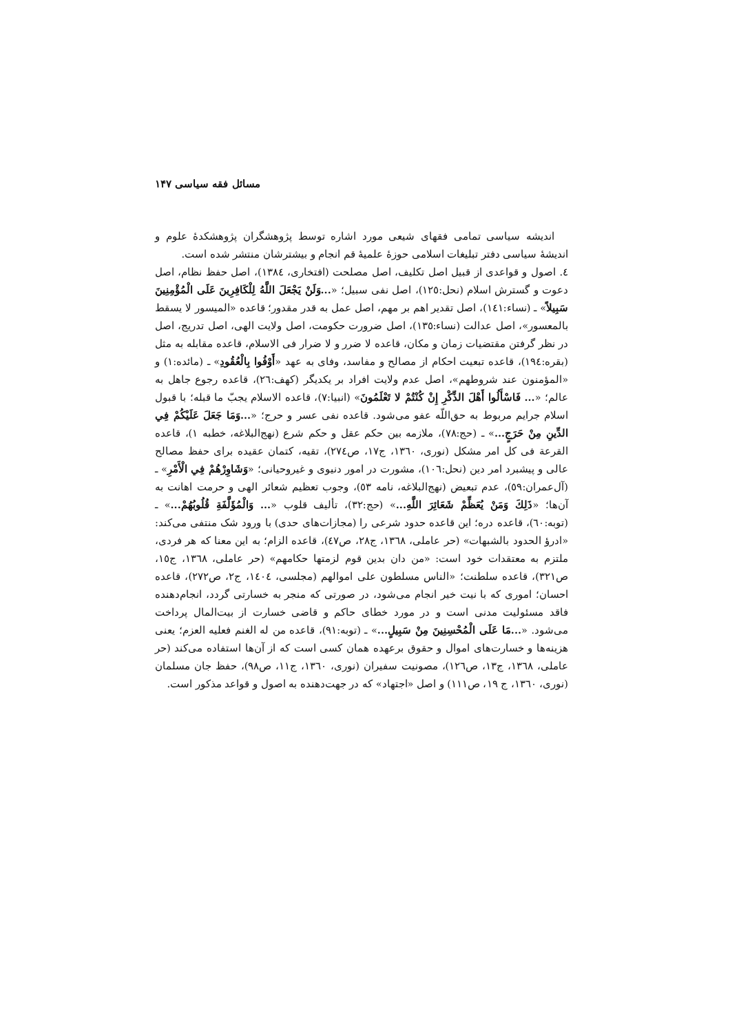مسائل فقه سیاسی ۱۴۷
اندیشه سیاسی تمامی فقهای شیعی مورد اشاره توسط پژوهشگران پژوهشکدهٔ علوم و اندیشهٔ سیاسی دفتر تبلیغات اسلامی حوزهٔ علمیهٔ قم انجام و بیشترشان منتشر شده است.
٤. اصول و قواعدی از قبیل اصل تکلیف، اصل مصلحت (افتخاری، ١٣٨٤)، اصل حفظ نظام، اصل دعوت و گسترش اسلام (نحل:١٢٥)، اصل نفی سبیل؛ «...وَلَنْ يَجْعَلَ اللَّهُ لِلْكَافِرِينَ عَلَى الْمُؤْمِنِينَ سَبِيلاً» ـ (نساء:١٤١)، اصل تقدیر اهم بر مهم، اصل عمل به قدر مقدور؛ قاعده «المیسور لا یسقط بالمعسور»، اصل عدالت (نساء:١٣٥)، اصل ضرورت حکومت، اصل ولایت الهی، اصل تدریج، اصل در نظر گرفتن مقتضیات زمان و مکان، قاعده لا ضرر و لا ضرار فی الاسلام، قاعده مقابله به مثل (بقره:١٩٤)، قاعده تبعیت احکام از مصالح و مفاسد، وفای به عهد «أَوْفُوا بِالْعُقُودِ» ـ (مائده:١) و «المؤمنون عند شروطهم»، اصل عدم ولایت افراد بر یکدیگر (کهف:٢٦)، قاعده رجوع جاهل به عالم؛ «... فَاسْأَلُوا أَهْلَ الذِّكْرِ إِنْ كُنْتُمْ لا تَعْلَمُونَ» (انبیا:٧)، قاعده الاسلام یجبّ ما قبله؛ با قبول اسلام جرایم مربوط به حق‌اللّه عفو می‌شود. قاعده نفی عسر و حرج؛ «...وَمَا جَعَلَ عَلَيْكُمْ فِي الدِّينِ مِنْ حَرَجٍ...» ـ (حج:٧٨)، ملازمه بین حکم عقل و حکم شرع (نهج‌البلاغه، خطبه ١)، قاعده القرعة فی کل امر مشکل (نوری، ١٣٦٠، ج١٧، ص٢٧٤)، تقیه، کتمان عقیده برای حفظ مصالح عالی و پیشبرد امر دین (نحل:١٠٦)، مشورت در امور دنیوی و غیروحیانی؛ «وَشَاوِرْهُمْ فِي الْأَمْرِ» ـ (آل‌عمران:٥٩)، عدم تبعیض (نهج‌البلاغه، نامه ٥٣)، وجوب تعظیم شعائر الهی و حرمت اهانت به آن‌ها؛ «ذَلِكَ وَمَنْ يُعَظِّمْ شَعَائِرَ اللَّهِ...» (حج:٣٢)، تألیف قلوب «... وَالْمُؤَلَّفَةِ قُلُوبُهُمْ...» ـ (توبه:٦٠)، قاعده دره؛ این قاعده حدود شرعی را (مجازات‌های حدی) با ورود شک منتفی می‌کند: «ادرؤ الحدود بالشبهات» (حر عاملی، ١٣٦٨، ج٢٨، ص٤٧)، قاعده الزام؛ به این معنا که هر فردی، ملتزم به معتقدات خود است: «من دان بدین قوم لزمتها حکامهم» (حر عاملی، ١٣٦٨، ج١٥، ص٣٢١)، قاعده سلطنت؛ «الناس مسلطون علی اموالهم (مجلسی، ١٤٠٤، ج٢، ص٢٧٢)، قاعده احسان؛ اموری که با نیت خیر انجام می‌شود، در صورتی که منجر به خسارتی گردد، انجام‌دهنده فاقد مسئولیت مدنی است و در مورد خطای حاکم و قاضی خسارت از بیت‌المال پرداخت می‌شود. «...مَا عَلَى الْمُحْسِنِينَ مِنْ سَبِيلٍ...» ـ (توبه:٩١)، قاعده من له الغنم فعلیه العزم؛ یعنی هزینه‌ها و خسارت‌های اموال و حقوق برعهده همان کسی است که از آن‌ها استفاده می‌کند (حر عاملی، ١٣٦٨، ج١٣، ص١٢٦)، مصونیت سفیران (نوری، ١٣٦٠، ج١١، ص٩٨)، حفظ جان مسلمان (نوری، ١٣٦٠، ج ١٩، ص١١١) و اصل «اجتهاد» که در جهت‌دهنده به اصول و قواعد مذکور است.